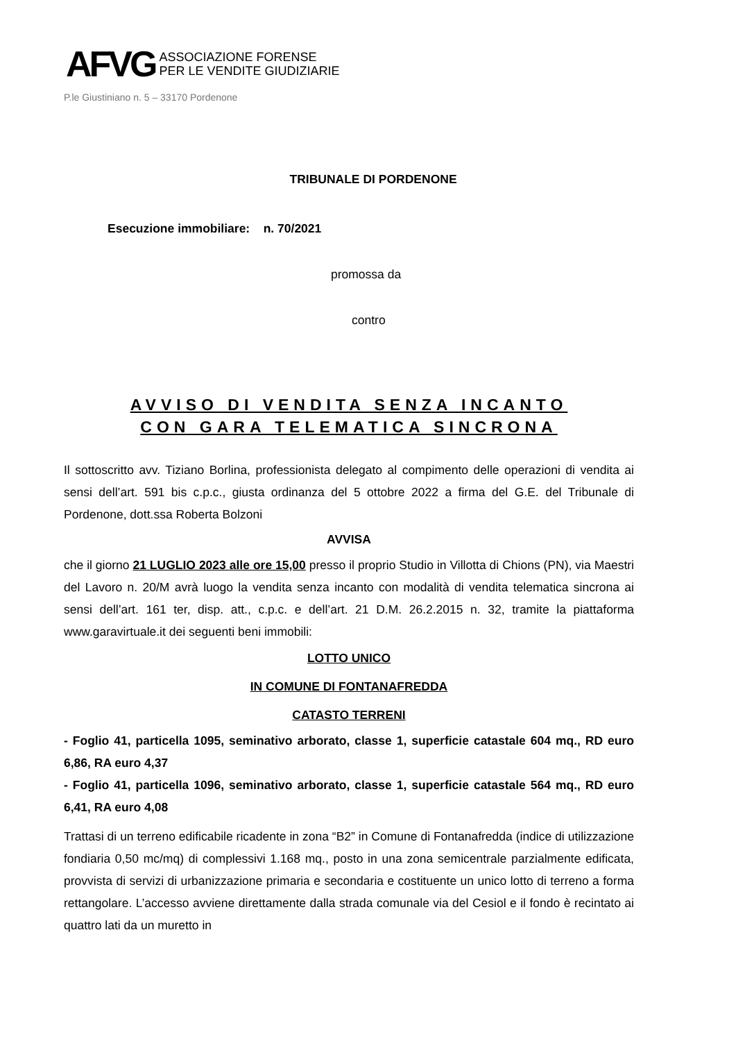AFVG ASSOCIAZIONE FORENSE
PER LE VENDITE GIUDIZIARIE
P.le Giustiniano n. 5 – 33170 Pordenone
TRIBUNALE DI PORDENONE
Esecuzione immobiliare: n. 70/2021
promossa da
contro
AVVISO DI VENDITA SENZA INCANTO
CON GARA TELEMATICA SINCRONA
Il sottoscritto avv. Tiziano Borlina, professionista delegato al compimento delle operazioni di vendita ai sensi dell’art. 591 bis c.p.c., giusta ordinanza del 5 ottobre 2022 a firma del G.E. del Tribunale di Pordenone, dott.ssa Roberta Bolzoni
AVVISA
che il giorno 21 LUGLIO 2023 alle ore 15,00 presso il proprio Studio in Villotta di Chions (PN), via Maestri del Lavoro n. 20/M avrà luogo la vendita senza incanto con modalità di vendita telematica sincrona ai sensi dell’art. 161 ter, disp. att., c.p.c. e dell’art. 21 D.M. 26.2.2015 n. 32, tramite la piattaforma www.garavirtuale.it dei seguenti beni immobili:
LOTTO UNICO
IN COMUNE DI FONTANAFREDDA
CATASTO TERRENI
- Foglio 41, particella 1095, seminativo arborato, classe 1, superficie catastale 604 mq., RD euro 6,86, RA euro 4,37
- Foglio 41, particella 1096, seminativo arborato, classe 1, superficie catastale 564 mq., RD euro 6,41, RA euro 4,08
Trattasi di un terreno edificabile ricadente in zona “B2” in Comune di Fontanafredda (indice di utilizzazione fondiaria 0,50 mc/mq) di complessivi 1.168 mq., posto in una zona semicentrale parzialmente edificata, provvista di servizi di urbanizzazione primaria e secondaria e costituente un unico lotto di terreno a forma rettangolare. L’accesso avviene direttamente dalla strada comunale via del Cesiol e il fondo è recintato ai quattro lati da un muretto in